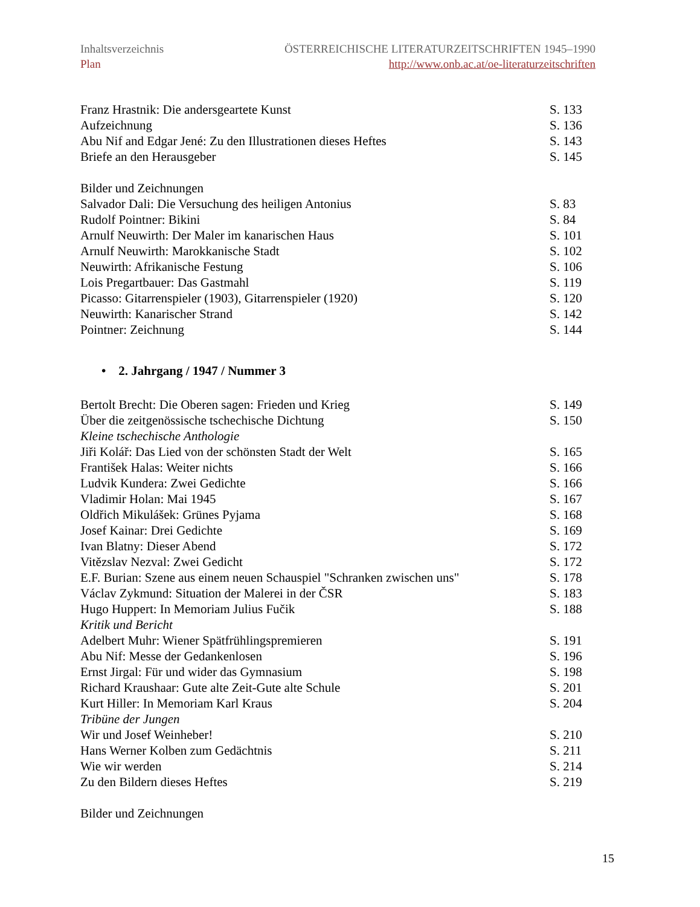Inhaltsverzeichnis
Plan
ÖSTERREICHISCHE LITERATURZEITSCHRIFTEN 1945–1990
http://www.onb.ac.at/oe-literaturzeitschriften
Franz Hrastnik: Die andersgeartete Kunst S. 133
Aufzeichnung S. 136
Abu Nif and Edgar Jené: Zu den Illustrationen dieses Heftes S. 143
Briefe an den Herausgeber S. 145
Bilder und Zeichnungen
Salvador Dali: Die Versuchung des heiligen Antonius S. 83
Rudolf Pointner: Bikini S. 84
Arnulf Neuwirth: Der Maler im kanarischen Haus S. 101
Arnulf Neuwirth: Marokkanische Stadt S. 102
Neuwirth: Afrikanische Festung S. 106
Lois Pregartbauer: Das Gastmahl S. 119
Picasso: Gitarrenspieler (1903), Gitarrenspieler (1920) S. 120
Neuwirth: Kanarischer Strand S. 142
Pointner: Zeichnung S. 144
• 2. Jahrgang / 1947 / Nummer 3
Bertolt Brecht: Die Oberen sagen: Frieden und Krieg S. 149
Über die zeitgenössische tschechische Dichtung S. 150
Kleine tschechische Anthologie
Jiři Kolář: Das Lied von der schönsten Stadt der Welt S. 165
František Halas: Weiter nichts S. 166
Ludvik Kundera: Zwei Gedichte S. 166
Vladimir Holan: Mai 1945 S. 167
Oldřich Mikulášek: Grünes Pyjama S. 168
Josef Kainar: Drei Gedichte S. 169
Ivan Blatny: Dieser Abend S. 172
Vitězslav Nezval: Zwei Gedicht S. 172
E.F. Burian: Szene aus einem neuen Schauspiel "Schranken zwischen uns" S. 178
Václav Zykmund: Situation der Malerei in der ČSR S. 183
Hugo Huppert: In Memoriam Julius Fučik S. 188
Kritik und Bericht
Adelbert Muhr: Wiener Spätfrühlingspremieren S. 191
Abu Nif: Messe der Gedankenlosen S. 196
Ernst Jirgal: Für und wider das Gymnasium S. 198
Richard Kraushaar: Gute alte Zeit-Gute alte Schule S. 201
Kurt Hiller: In Memoriam Karl Kraus S. 204
Tribüne der Jungen
Wir und Josef Weinheber! S. 210
Hans Werner Kolben zum Gedächtnis S. 211
Wie wir werden S. 214
Zu den Bildern dieses Heftes S. 219
Bilder und Zeichnungen
15